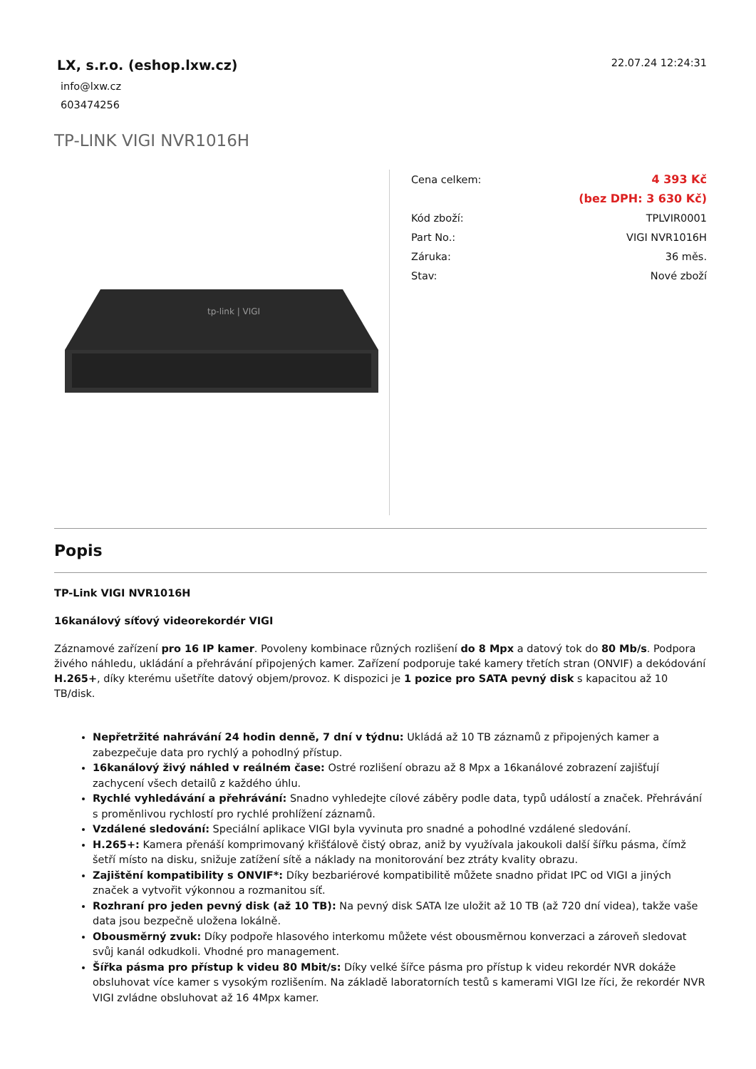LX, s.r.o. (eshop.lxw.cz)
info@lxw.cz
603474256
22.07.24 12:24:31
TP-LINK VIGI NVR1016H
tp-link | VIGI
| Cena celkem: | 4 393 Kč |
| | (bez DPH: 3 630 Kč) |
| Kód zboží: | TPLVIR0001 |
| Part No.: | VIGI NVR1016H |
| Záruka: | 36 měs. |
| Stav: | Nové zboží |
Popis
TP-Link VIGI NVR1016H
16kanálový síťový videorekordér VIGI
Záznamové zařízení pro 16 IP kamer. Povoleny kombinace různých rozlišení do 8 Mpx a datový tok do 80 Mb/s. Podpora živého náhledu, ukládání a přehrávání připojených kamer. Zařízení podporuje také kamery třetích stran (ONVIF) a dekódování H.265+, díky kterému ušetříte datový objem/provoz. K dispozici je 1 pozice pro SATA pevný disk s kapacitou až 10 TB/disk.
Nepřetržité nahrávání 24 hodin denně, 7 dní v týdnu: Ukládá až 10 TB záznamů z připojených kamer a zabezpečuje data pro rychlý a pohodlný přístup.
16kanálový živý náhled v reálném čase: Ostré rozlišení obrazu až 8 Mpx a 16kanálové zobrazení zajišťují zachycení všech detailů z každého úhlu.
Rychlé vyhledávání a přehrávání: Snadno vyhledejte cílové záběry podle data, typů událostí a značek. Přehrávání s proměnlivou rychlostí pro rychlé prohlížení záznamů.
Vzdálené sledování: Speciální aplikace VIGI byla vyvinuta pro snadné a pohodlné vzdálené sledování.
H.265+: Kamera přenáší komprimovaný křišťálově čistý obraz, aniž by využívala jakoukoli další šířku pásma, čímž šetří místo na disku, snižuje zatížení sítě a náklady na monitorování bez ztráty kvality obrazu.
Zajištění kompatibility s ONVIF*: Díky bezbariérové kompatibilitě můžete snadno přidat IPC od VIGI a jiných značek a vytvořit výkonnou a rozmanitou síť.
Rozhraní pro jeden pevný disk (až 10 TB): Na pevný disk SATA lze uložit až 10 TB (až 720 dní videa), takže vaše data jsou bezpečně uložena lokálně.
Obousměrný zvuk: Díky podpoře hlasového interkomu můžete vést obousměrnou konverzaci a zároveň sledovat svůj kanál odkudkoli. Vhodné pro management.
Šířka pásma pro přístup k videu 80 Mbit/s: Díky velké šířce pásma pro přístup k videu rekordér NVR dokáže obsluhovat více kamer s vysokým rozlišením. Na základě laboratorních testů s kamerami VIGI lze říci, že rekordér NVR VIGI zvládne obsluhovat až 16 4Mpx kamer.